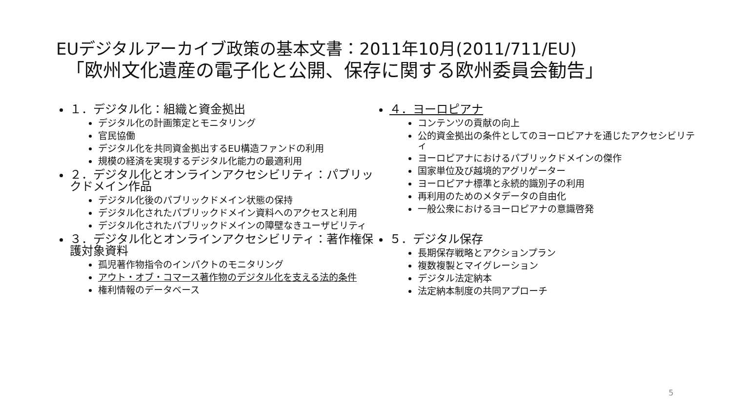EUデジタルアーカイブ政策の基本文書：2011年10月(2011/711/EU)
「欧州文化遺産の電子化と公開、保存に関する欧州委員会勧告」
１．デジタル化：組織と資金拠出
デジタル化の計画策定とモニタリング
官民協働
デジタル化を共同資金拠出するEU構造ファンドの利用
規模の経済を実現するデジタル化能力の最適利用
２．デジタル化とオンラインアクセシビリティ：パブリックドメイン作品
デジタル化後のパブリックドメイン状態の保持
デジタル化されたパブリックドメイン資料へのアクセスと利用
デジタル化されたパブリックドメインの障壁なきユーザビリティ
３．デジタル化とオンラインアクセシビリティ：著作権保護対象資料
孤児著作物指令のインパクトのモニタリング
アウト・オブ・コマース著作物のデジタル化を支える法的条件
権利情報のデータベース
４．ヨーロピアナ
コンテンツの貢献の向上
公的資金拠出の条件としてのヨーロピアナを通じたアクセシビリティ
ヨーロピアナにおけるパブリックドメインの傑作
国家単位及び越境的アグリゲーター
ヨーロピアナ標準と永続的識別子の利用
再利用のためのメタデータの自由化
一般公衆におけるヨーロピアナの意識啓発
５．デジタル保存
長期保存戦略とアクションプラン
複数複製とマイグレーション
デジタル法定納本
法定納本制度の共同アプローチ
5